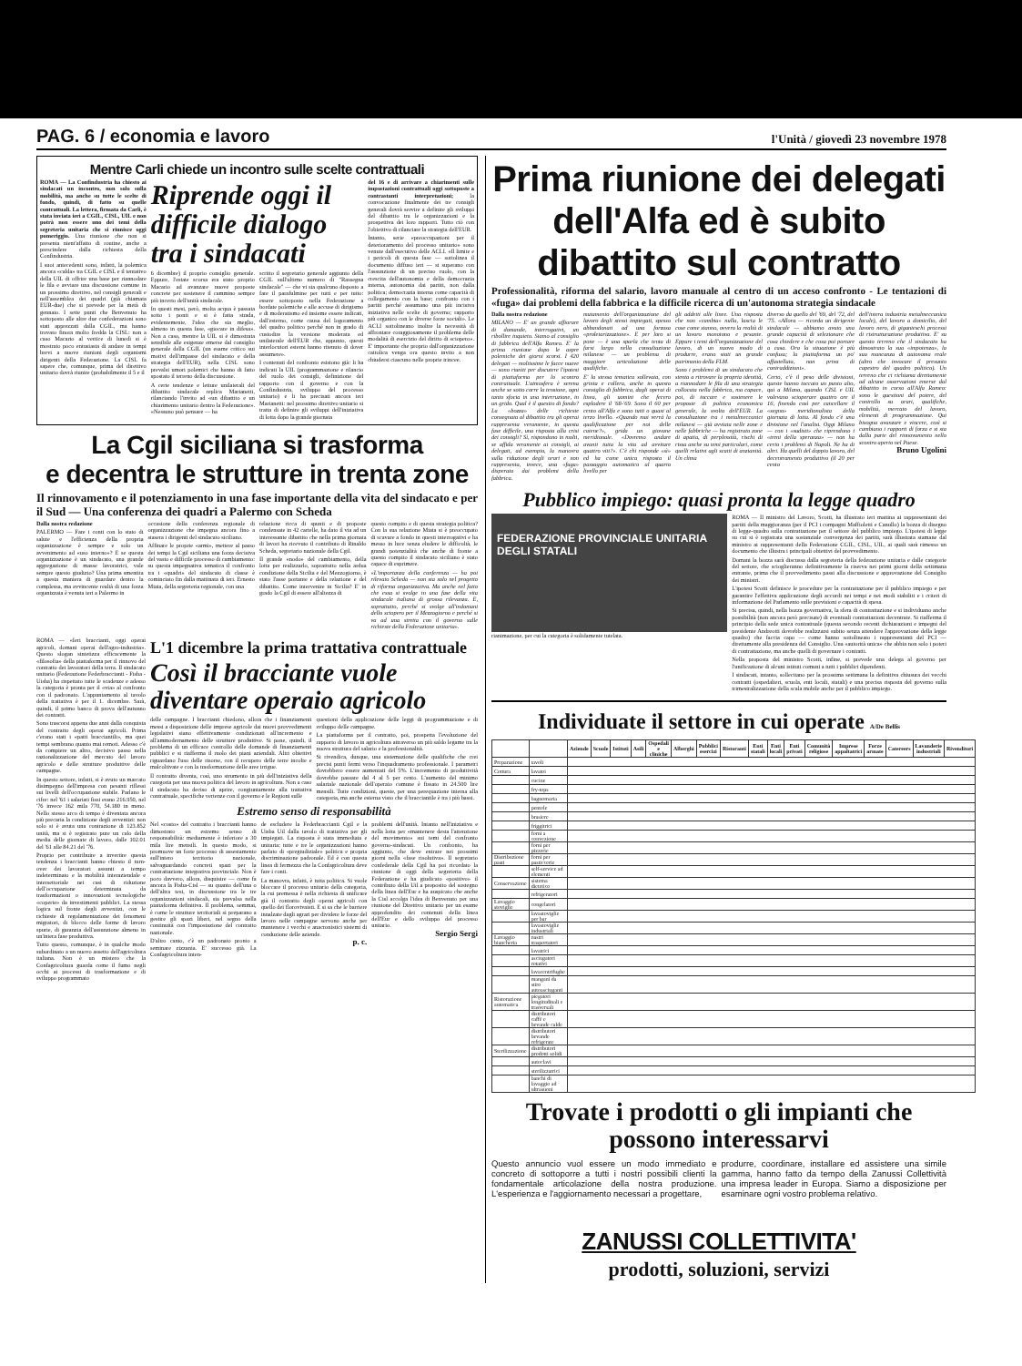PAG. 6 / economia e lavoro l'Unità / giovedì 23 novembre 1978
Mentre Carli chiede un incontro sulle scelte contrattuali
ROMA — La Confindustria ha chiesto ai sindacati un incontro, non solo sulla mobilità, ma anche su tutte le scelte di fondo, quindi, di fatto su quelle contrattuali. La lettera, firmata da Carli, è stata inviata ieri a CGIL, CISL, UIL e non potrà non essere uno dei temi della segreteria unitaria che si riunisce oggi pomeriggio. Una riunione che non si presenta nient'affatto di routine, anche a prescindere dalla richiesta della Confindustria.
I suoi antecedenti sono, infatti, la polemica ancora «calda» tra CGIL e CISL e il tentativo della UIL di offrire una base per riannodare le fila e avviare una discussione comune in un prossimo direttivo, nel consigli generali e nell'assemblea dei quadri (già chiamata EUR-due) che si prevede per la metà di gennaio. I sette punti che Benvenuto ha sottoposto alle altre due confederazioni sono stati apprezzati dalla CGIL, ma hanno trovato finora molto fredda la CISL: non a caso Macario al vertice di lunedì si è mostrato poco entusiasta di andare in tempi brevi a nuove riunioni degli organismi dirigenti della Federazione. La CISL fa sapere che, comunque, prima del direttivo unitario dovrà riunire (probabilmente il 5 e il
Riprende oggi il difficile dialogo tra i sindacati
6 dicembre) il proprio consiglio generale. Eppure, l'estate scorsa era stato proprio Macario ad avanzare nuove proposte concrete per sostenere il cammino sempre più incerto dell'unità sindacale.
In questi mesi, però, molta acqua è passata sotto i ponti e si è fatta strada, evidentemente, l'idea che sia meglio, almeno in questa fase, «giocare in difesa». Non a caso, mentre la UIL si è dimostrata sensibile alle esigenze emerse dal consiglio generale della CGIL (un esame critico sui motivi dell'impasse del sindacato e della strategia dell'EUR), nella CISL sono prevalsi umori polemici che hanno di fatto spostato il terreno della discussione.
A certe tendenze e letture unilaterali del dibattito sindacale replica Marianetti, rilanciando l'invito ad «un dibattito e un chiarimento unitario dentro la Federazione». «Nessuno può pensare — ha
scritto il segretario generale aggiunto della CGIL sull'ultimo numero di "Rassegna sindacale" — che vi sia qualcuno disposto a fare il parafulmine per tutti e per tutto: essere sottoposto nella Federazione a bordate polemiche e alle accuse di dirigismo e di moderatismo ed insieme essere indicati, dall'esterno, come causa del logoramento del quadro politico perché non in grado di custodire la versione moderata ed unilaterale dell'EUR che, appunto, questi interlocutori esterni hanno ritenuto di dover assumere».
I contenuti del confronto esistono già: li ha indicati la UIL (programmazione e rilancio del ruolo dei consigli, definizione del rapporto con il governo e con la Confindustria, sviluppo del processo unitario) e li ha precisati ancora ieri Marianetti: nel prossimo direttivo unitario si tratta di definire gli sviluppi dell'iniziativa di lotta dopo la grande giornata
del 16 e di arrivare a chiarimenti sulle impostazioni contrattuali oggi sottoposte a contrastanti interpretazioni; la convocazione finalmente dei tre consigli generali dovrà servire a definire gli sviluppi del dibattito tra le organizzazioni e la prospettiva dei loro rapporti. Tutto ciò con l'obiettivo di rilanciare la strategia dell'EUR.
Intanto, serie «preoccupazioni per il deterioramento del processo unitario» sono venute dall'esecutivo delle ACLI. «Il limite e i pericoli di questa fase — sottolinea il documento diffuso ieri — si superano con l'assunzione di un preciso ruolo, con la crescita dell'autonomia e della democrazia interna, autonomia dai partiti, non dalla politica; democrazia interna come capacità di collegamento con la base; confronto con i partiti perché assumano una più incisiva iniziativa nelle scelte di governo; rapporto più organico con le diverse forze sociali». Le ACLI sottolineano inoltre la necessità di affrontare coraggiosamente il problema delle modalità di esercizio del diritto di sciopero». E' importante che proprio dall'organizzazione cattolica venga ora questo invito a non chiudersi ciascuno nelle proprie trincee.
La Cgil siciliana si trasforma
e decentra le strutture in trenta zone
Il rinnovamento e il potenziamento in una fase importante della vita del sindacato e per il Sud — Una conferenza dei quadri a Palermo con Scheda
Dalla nostra redazione
PALERMO — Fare i conti con lo stato di salute e l'efficienza della propria organizzazione è sempre e solo un avvenimento ad «uso interno»? E se questa organizzazione è un sindacato, una grande aggregazione di masse lavoratrici, vale sempre questo giudizio? Una prima smentita a questa maniera di guardare dentro la complessa, ma avvincente realtà di una forza organizzata è venuta ieri a Palermo in
occasione della conferenza regionale di organizzazione che impegna ancora fino a stasera i dirigenti del sindacato siciliano.
Affinare le proprie «armi», mettere al passo dei tempi la Cgil siciliana una forza decisiva del vasto e difficile processo di cambiamento: su questa impegnativa tematica il confronto tra i «quadri» del sindacato di classe è cominciato fin dalla mattinata di ieri. Ernesto Miata, della segreteria regionale, con una
relazione ricca di spunti e di proposte condensate in 42 cartelle, ha dato il via ad un interessante dibattito che nella prima giornata di lavori ha ricevuto il contributo di Rinaldo Scheda, segretario nazionale della Cgil.
Il grande «nodo» del cambiamento, della lotta per realizzarlo, soprattutto nella ardua condizione della Sicilia e del Mezzogiorno, è stato l'asse portante e della relazione e del dibattito. Come intervenire in Sicilia? E' in grado la Cgil di essere all'altezza di
questo compito e di questa strategia politica? Con la sua relazione Miata si è preoccupato di scavare a fondo in questi interrogativi e ha messo in luce senza eludere le difficoltà, le grandi potenzialità che anche di fronte a questo compito il sindacato siciliano è stato capace di esprimere.
«L'importanza della conferenza — ha poi rilevato Scheda — non sta solo nel progetto di riforma organizzativa. Ma anche nel fatto che essa si svolge in una fase della vita sindacale italiana di grossa rilevanza. E, soprattutto, perché si svolge all'indomani dello sciopero per il Mezzogiorno e perché si va ad una stretta con il governo sulle richieste della Federazione unitaria».
ROMA — «Ieri braccianti, oggi operai agricoli, domani operai dell'agro-industria». Questo slogan sintetizza efficacemente la «filosofia» della piattaforma per il rinnovo del contratto dei lavoratori della terra. Il sindacato unitario (Federazione Federbraccianti - Fisba - Uisba) ha rispettato tutte le scadenze e adesso la categoria è pronta per il «via» al confronto con il padronato. L'appuntamento al tavolo della trattativa è per il 1. dicembre. Sarà, quindi, il primo banco di prova dell'autunno dei contratti.
Sono trascorsi appena due anni dalla conquista del contratto degli operai agricoli. Prima c'erano stati i «patti bracciantili», ma quei tempi sembrano quanto mai remoti. Adesso c'è da compiere un altro, decisivo passo nella razionalizzazione del mercato del lavoro agricolo e delle strutture produttive delle campagne.
In questo settore, infatti, si è avuto un marcato disimpegno dell'impresa con pesanti riflessi sui livelli dell'occupazione stabile. Parlano le cifre: nel '61 i salariati fissi erano 216.950, nel '76 invece 162 mila 770, 54.180 in meno. Nello stesso arco di tempo è diventata ancora più precaria la condizione degli avventizi: non solo si è avuta una contrazione di 123.852 unità, ma si è registrato pure un calo della media delle giornate di lavoro, dalle 102.01 del '61 alle 84.21 del '76.
Proprio per contribuire a invertire questa tendenza i braccianti hanno chiesto il turn-over dei lavoratori assunti a tempo indeterminato e la mobilità interaziendale e intersettoriale nei casi di riduzione dell'occupazione determinata da trasformazioni o innovazioni tecnologiche «coperte» da investimenti pubblici. La stessa logica sul fronte degli avventizi, con le richieste di regolamentazione dei fenomeni migratori, di blocco delle forme di lavoro spurie, di garanzia dell'assunzione almeno in un'intera fase produttiva.
Tutto questo, comunque, è in qualche modo subordinato a un nuovo assetto dell'agricoltura italiana. Non è un mistero che la Confagricoltura guarda come il fumo negli occhi ai processi di trasformazione e di sviluppo programmato
L'1 dicembre la prima trattativa contrattuale
Così il bracciante vuole diventare operaio agricolo
delle campagne. I braccianti chiedono, allora che i finanziamenti messi a disposizione delle imprese agricole dai nuovi provvedimenti legislativi siano effettivamente condizionati all'incremento e all'ammodernamento delle strutture produttive. Si pone, quindi, il problema di un efficace controllo delle domande di finanziamenti pubblici e si riafferma il ruolo dei piani aziendali. Altri obiettivi riguardano l'uso delle risorse, con il recupero delle terre incolte e malcoltivate e con la trasformazione delle aree irrigue.
Il contratto diventa, così, uno strumento in più dell'iniziativa della categoria per una nuova politica del lavoro in agricoltura. Non a caso il sindacato ha deciso di aprire, congiuntamente alla trattativa contrattuale, specifiche vertenze con il governo e le Regioni sulle
questioni della applicazione delle leggi di programmazione e di sviluppo delle campagne.
La piattaforma per il contratto, poi, prospetta l'evoluzione del rapporto di lavoro in agricoltura attraverso un più saldo legame tra la nuova struttura del salario e la professionalità.
Si rivendica, dunque, una sistemazione delle qualifiche che crei precisi punti fermi verso l'inquadramento professionale. I parametri dovrebbero essere aumentati del 5%. L'incremento di produttività dovrebbe passare dal 4 al 5 per cento. L'aumento del minimo salariale nazionale dell'operaio comune è fissato in 24.500 lire mensili. Tutte condizioni, queste, per una perequazione interna alla categoria, ma anche esterna visto che il bracciantile è tra i più bassi.
Estremo senso di responsabilità
Nel «costo» del contratto i braccianti hanno dimostrato un estremo senso di responsabilità: mediamente è inferiore a 30 mila lire mensili. In questo modo, si promuove un forte processo di assestamento sull'intero territorio nazionale, salvaguardando concreti spazi per la contrattazione integrativa provinciale. Non è poco davvero, allora, disquisire — come fa ancora la Fisba-Cisl — su quanto dell'una o dell'altra tesi, in discussione tra le tre organizzazioni sindacali, sia prevalsa nella piattaforma definitiva. Il problema, semmai, è come le strutture territoriali si preparano a gestire gli spazi liberi, nel segno della continuità con l'impostazione del contratto nazionale.
D'altro canto, c'è un padronato pronto a seminare zizzania. E' successo già. La Confagricoltura inten-
de escludere la Federbraccianti Cgil e la Uisba Uil dalla tavolo di trattativa per gli impiegati. La risposta è stata immediata e unitaria: tutte e tre le organizzazioni hanno parlato di «pregiudiziale» politica e propria discriminazione padronale. Ed è con questa linea di fermezza che la Confagricoltura deve fare i conti.
La manovra, infatti, è tutta politica. Si vuole bloccare il processo unitario della categoria, la cui premessa è nella richiesta di unificare già il contratto degli operai agricoli con quello dei florovivaisti. E si sa che le barriere innalzate dagli agrari per dividere le forze del lavoro nelle campagne servono anche per mantenere i vecchi e anacronistici sistemi di conduzione delle aziende.
p. c.
problemi dell'unità. Intanto nell'iniziativa e nella lotta per «mantenere desta l'attenzione del movimento» sui temi del confronto governo-sindacati. Un confronto, ha aggiunto, che deve entrare nei prossimi giorni nella «fase risolutiva». Il segretario confederale della Cgil ha poi ricordato la riunione di oggi della segreteria della Federazione e ha giudicato «positivo» il contributo della Uil a proposito del sostegno della linea dell'Eur e ha auspicato che anche la Cisl accolga l'idea di Benvenuto per una riunione del Direttivo unitario per un esame approfondito dei contenuti della linea dell'Eur e dello sviluppo del processo unitario.
Sergio Sergi
Prima riunione dei delegati dell'Alfa ed è subito dibattito sul contratto
Professionalità, riforma del salario, lavoro manuale al centro di un acceso confronto - Le tentazioni di «fuga» dai problemi della fabbrica e la difficile ricerca di un'autonoma strategia sindacale
Dalla nostra redazione
MILANO — E' un grande affiorare di domande, interrogativi, un ribollire inquieto. Siamo al consiglio di fabbrica dell'Alfa Romeo. E' la prima riunione dopo le aspre polemiche dei giorni scorsi. I 420 delegati — moltissime le facce nuove — sono riuniti per discutere l'ipotesi di piattaforma per lo scontro contrattuale. L'atmosfera è serena anche se sotto corre la tensione, ogni tanto sfocia in una interruzione, in un grido. Qual è il quesito di fondo? La «bozza» delle richieste consegnata al dibattito tra gli operai rappresenta veramente, in questa fase difficile, una risposta alla crisi dei consigli? Sì, rispondono in molti, se affida veramente ai consigli, ai delegati, ad esempio, la manovra sulla riduzione degli orari e non rappresenta, invece, una «fuga» disperata dai problemi della fabbrica.
mutamento dell'organizzazione del lavoro degli stessi impiegati, spesso abbandonati ad una forzosa «proletarizzazione». E per loro si pone — è una sparla che tenta di farsi largo nella consultazione milanese — un problema di maggiore articolazione delle qualifiche.
E' la stessa tematica sollevata, con grinta e collera, anche in questo consiglio di fabbrica, dagli operai di linea, gli uomini che fecero esplodere il '68-'69. Sono il 60 per cento all'Alfa e sono tutti o quasi al terzo livello. «Quando mai verrà la qualificazione per noi delle catene?», grida un giovane meridionale. «Dovremo andare avanti tutta la vita ad avvitare quattro viti?». C'è chi risponde «sì» ed ha come unica risposta il passaggio automatico al quarto livello per
gli addetti alle linee. Una risposta che non «cambia» nulla, lascia le cose come stanno, ovvero la realtà di un lavoro monotono e pesante. Eppure i temi dell'organizzazione del lavoro, di un nuovo modo di produrre, erano stati un grande patrimonio della FLM.
Sono i problemi di un sindacato che stenta a ritrovare la propria identità, a riannodare le fila di una strategia collocata nella fabbrica, ma capace, poi, di toccare e sostenere le proposte di politica economica generale, la svolta dell'EUR. La consultazione tra i metalmeccanici milanesi — già avviata nelle zone e nelle fabbriche — ha registrato zone di apatia, di perplessità, rischi di rissa anche su temi particolari, come quelli relativi agli scatti di anzianità. Un clima
diverso da quello del '69, del '72, del '75. «Allora — ricorda un dirigente sindacale — abbiamo avuto una grande capacità di selezionare che cosa chiedere e che cosa poi portare a casa. Ora la situazione è più confusa; la piattaforma un po' affastellata, non priva di contraddizioni».
Certo, c'è il peso delle divisioni, queste hanno toccato un punto alto, qui a Milano, quando CISL e UIL volevano scioperare quattro ore il 16, finendo così per cancellare il «segno» meridionalista della giornata di lotta. Al fondo c'è una divisione nel l'analisi. Oggi Milano — con i «sudisti» che riprendono i «treni della speranza» — non ha certo i problemi di Napoli. Ne ha di altri. Ha quelli del doppio lavoro, del decentramento produttivo (il 20 per cento
dell'intera industria metalmeccanica locale), del lavoro a domicilio, del lavoro nero, di giganteschi processi di ristrutturazione produttiva. E' su questo terreno che il sindacato ha dimostrato la sua «impotenza», la sua mancanza di autonoma reale (altro che invocare il presunto capestro del quadro politico). Un terreno che ci richiama direttamente ad alcune osservazioni emerse dal dibattito in corso all'Alfa Romeo: sono le questioni del potere, del controllo su orari, qualifiche, mobilità, mercato del lavoro, elementi di programmazione. Qui bisogna avanzare e vincere, così si cambiano i rapporti di forza e si sta dalla parte del rinnovamento nello scontro aperto nel Paese.
Bruno Ugolini
Pubblico impiego: quasi pronta la legge quadro
FEDERAZIONE PROVINCIALE UNITARIA DEGLI STATALI
rianimazione, per cui la categoria è solidamente tutelata.
ROMA — Il ministro del Lavoro, Scotti, ha illustrato ieri mattina ai rappresentanti dei partiti della maggioranza (per il PCI i compagni Maffioletti e Canullo) la bozza di disegno di legge-quadro sulla contrattazione per il settore del pubblico impiego. L'ipotesi di legge su cui si è registrata una sostanziale convergenza dei partiti, sarà illustrata stamane dal ministro ai rappresentanti della Federazione CGIL, CISL, UIL, ai quali sarà rimesso un documento che illustra i principali obiettivi del provvedimento.
Domani la bozza sarà discussa dalla segreteria della federazione unitaria e dalle categorie del settore, che scioglieranno definitivamente la riserva nei primi giorni della settimana entrante, prima che il provvedimento passi alla discussione e approvazione del Consiglio dei ministri.
L'ipotesi Scotti definisce le procedure per la contrattazione per il pubblico impiego e per garantire l'effettiva applicazione degli accordi nei tempi e nei modi stabiliti e i criteri di informazione del Parlamento sulle previsioni e capacità di spesa.
Si precisa, quindi, nella bozza governativa, la sfera di contrattazione e si individuano anche possibilità (non ancora però precisate) di eventuali contrattazioni decentrate. Si riafferma il principio della sede unica contrattuale (questa secondo recenti dichiarazioni e impegni del presidente Andreotti dovrebbe realizzarsi subito senza attendere l'approvazione della legge quadro) che faccia capo — come hanno sottolineato i rappresentanti del PCI — direttamente alla presidenza del Consiglio. Una «autorità unica» che abbia non solo i poteri di contrattazione, ma anche quelli di governare i contratti.
Nella proposta del ministro Scotti, infine, si prevede una delega al governo per l'unificazione di alcuni istituti comuni a tutti i pubblici dipendenti.
I sindacati, intanto, sollecitano per la prossima settimana la definitiva chiusura dei vecchi contratti (ospedalieri, scuola, enti locali, statali) e una precisa risposta del governo sulla trimestralizzazione della scala mobile anche per il pubblico impiego.
Individuate il settore in cui operate A/De Bellis
| | | Aziende | Scuole | Istituti | Asili | Ospedali e cliniche | Alberghi | Pubblici esercizi | Ristoranti | Enti statali | Enti locali | Enti privati | Comunità religiose | Imprese appaltatrici | Forze armate | Catereers | Lavanderie industriali | Rivenditori |
| --- | --- | --- | --- | --- | --- | --- | --- | --- | --- | --- | --- | --- | --- | --- | --- | --- | --- | --- |
| Preparazione | tavoli | | | | | | | | | | | | | | | | | |
| Cottura | lavatoi | | | | | | | | | | | | | | | | | |
| | cucine | | | | | | | | | | | | | | | | | |
| | fry-tops | | | | | | | | | | | | | | | | | |
| | bagnomaria | | | | | | | | | | | | | | | | | |
| | pentole | | | | | | | | | | | | | | | | | |
| | brasiere | | | | | | | | | | | | | | | | | |
| | friggitrici | | | | | | | | | | | | | | | | | |
| | forni a convezione | | | | | | | | | | | | | | | | | |
| | forni per pizzerie | | | | | | | | | | | | | | | | | |
| Distribuzione pasti | forni per pasticcerie | | | | | | | | | | | | | | | | | |
| | self-service ad elementi | | | | | | | | | | | | | | | | | |
| Conservazione | sistema dietetico | | | | | | | | | | | | | | | | | |
| | refrigeratori | | | | | | | | | | | | | | | | | |
| Lavaggio stoviglie | congelatori | | | | | | | | | | | | | | | | | |
| | lavastoviglie per bar | | | | | | | | | | | | | | | | | |
| | lavastoviglie industriali | | | | | | | | | | | | | | | | | |
| Lavaggio biancheria | nastri trasportatori | | | | | | | | | | | | | | | | | |
| | lavatrici | | | | | | | | | | | | | | | | | |
| | asciugatori rotativi | | | | | | | | | | | | | | | | | |
| | lavacentrifughe | | | | | | | | | | | | | | | | | |
| | mangani da stiro autoasciuganti | | | | | | | | | | | | | | | | | |
| Ristorazione automatica | piegatori longitudinali e trasversali | | | | | | | | | | | | | | | | | |
| | distributori caffè e bevande calde | | | | | | | | | | | | | | | | | |
| | distributori bevande refrigerate | | | | | | | | | | | | | | | | | |
| Sterilizzazione | distributori prodotti solidi | | | | | | | | | | | | | | | | | |
| | autoclavi | | | | | | | | | | | | | | | | | |
| | sterilizzatrici | | | | | | | | | | | | | | | | | |
| | banchi di lavaggio ad ultrasuoni | | | | | | | | | | | | | | | | | |
Trovate i prodotti o gli impianti che possono interessarvi
Questo annuncio vuol essere un modo immediato e concreto di sottoporre a tutti i nostri possibili clienti la fondamentale articolazione della nostra produzione. L'esperienza e l'aggiornamento necessari a progettare,
produrre, coordinare, installare ed assistere una simile gamma, hanno fatto da tempo della Zanussi Collettività una impresa leader in Europa. Siamo a disposizione per esaminare ogni vostro problema relativo.
ZANUSSI COLLETTIVITA'
prodotti, soluzioni, servizi